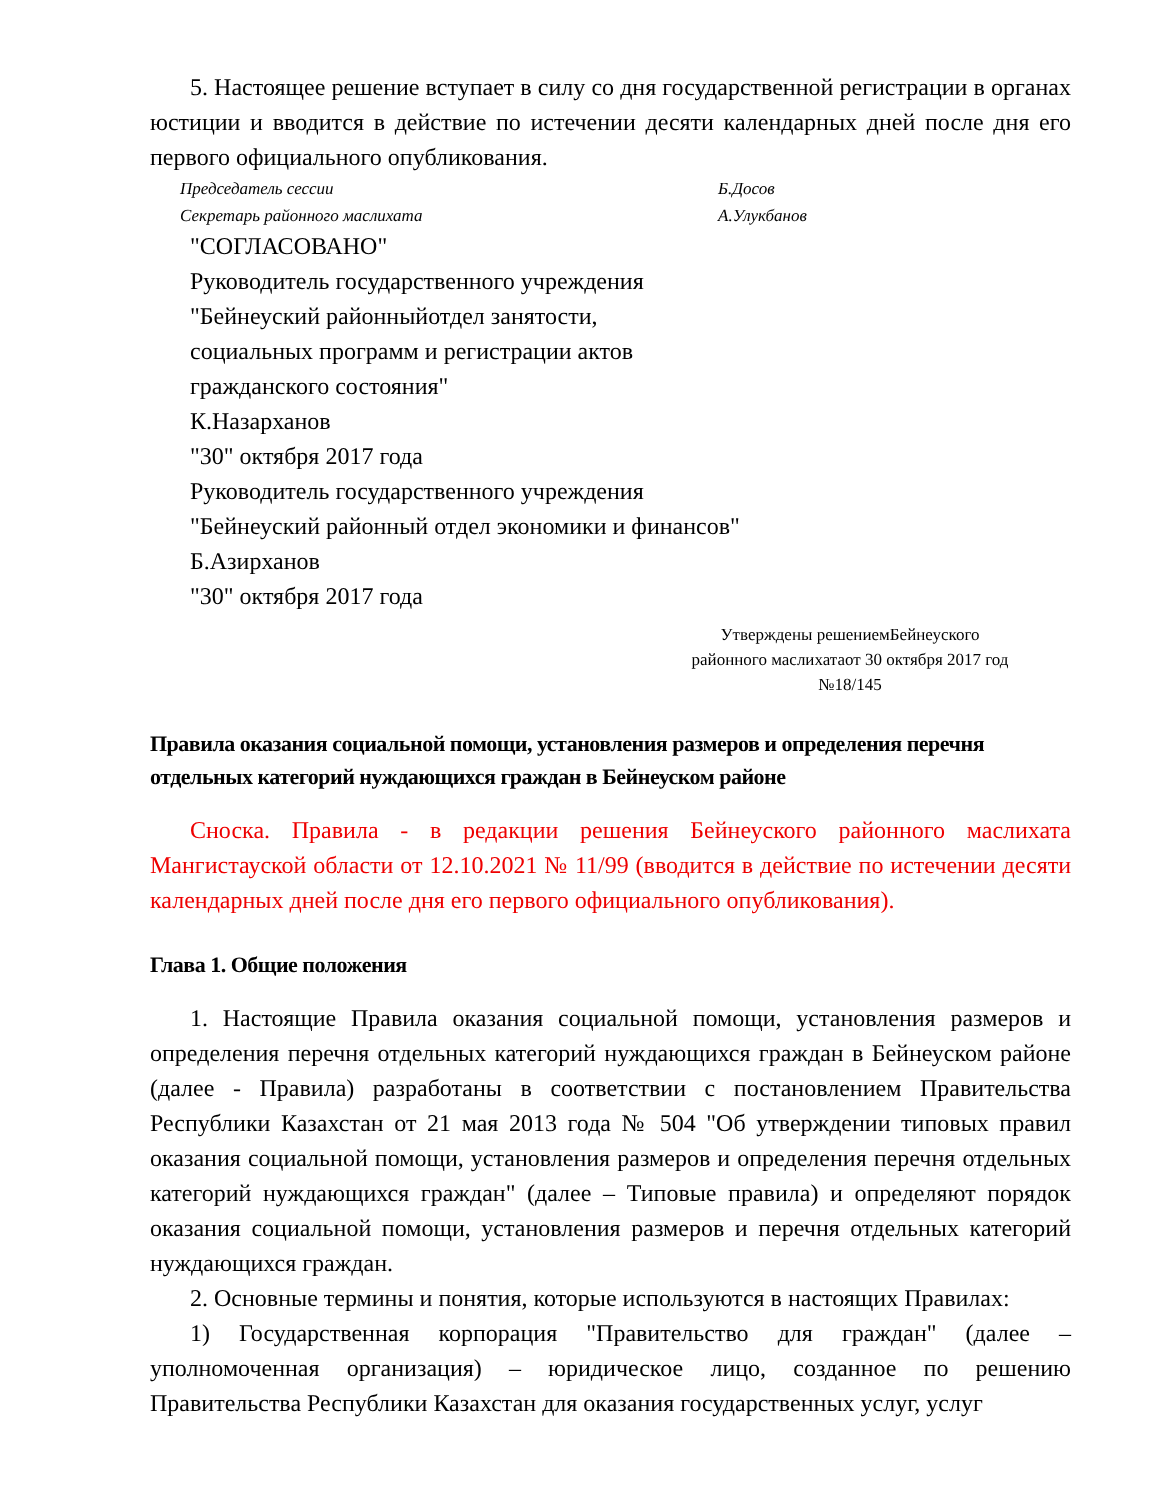5. Настоящее решение вступает в силу со дня государственной регистрации в органах юстиции и вводится в действие по истечении десяти календарных дней после дня его первого официального опубликования.
Председатель сессии Б.Досов
Секретарь районного маслихата А.Улукбанов
"СОГЛАСОВАНО"
Руководитель государственного учреждения
"Бейнеуский районныйотдел занятости,
социальных программ и регистрации актов
гражданского состояния"
К.Назарханов
"30" октября 2017 года
Руководитель государственного учреждения
"Бейнеуский районный отдел экономики и финансов"
Б.Азирханов
"30" октября 2017 года
Утверждены решениемБейнеуского районного маслихатаот 30 октября 2017 год №18/145
Правила оказания социальной помощи, установления размеров и определения перечня отдельных категорий нуждающихся граждан в Бейнеуском районе
Сноска. Правила - в редакции решения Бейнеуского районного маслихата Мангистауской области от 12.10.2021 № 11/99 (вводится в действие по истечении десяти календарных дней после дня его первого официального опубликования).
Глава 1. Общие положения
1. Настоящие Правила оказания социальной помощи, установления размеров и определения перечня отдельных категорий нуждающихся граждан в Бейнеуском районе (далее - Правила) разработаны в соответствии с постановлением Правительства Республики Казахстан от 21 мая 2013 года № 504 "Об утверждении типовых правил оказания социальной помощи, установления размеров и определения перечня отдельных категорий нуждающихся граждан" (далее – Типовые правила) и определяют порядок оказания социальной помощи, установления размеров и перечня отдельных категорий нуждающихся граждан.
2. Основные термины и понятия, которые используются в настоящих Правилах:
1) Государственная корпорация "Правительство для граждан" (далее – уполномоченная организация) – юридическое лицо, созданное по решению Правительства Республики Казахстан для оказания государственных услуг, услуг